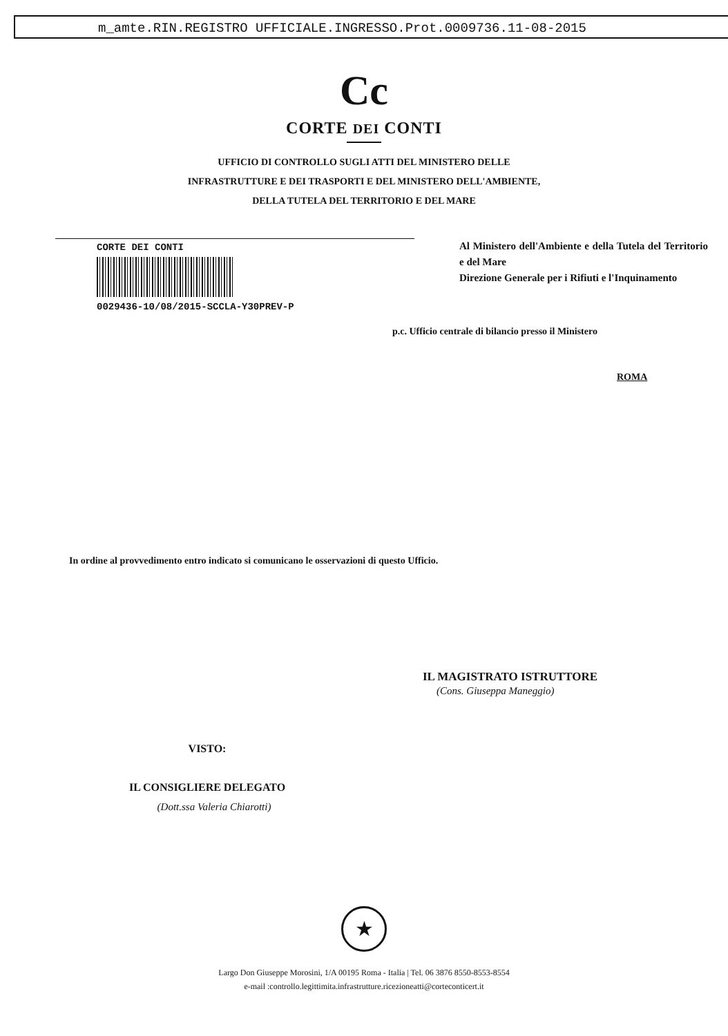m_amte.RIN.REGISTRO UFFICIALE.INGRESSO.Prot.0009736.11-08-2015
Cc
CORTE DEI CONTI
UFFICIO DI CONTROLLO SUGLI ATTI DEL MINISTERO DELLE
INFRASTRUTTURE E DEI TRASPORTI E DEL MINISTERO DELL'AMBIENTE,
DELLA TUTELA DEL TERRITORIO E DEL MARE
CORTE DEI CONTI
0029436-10/08/2015-SCCLA-Y30PREV-P
Al Ministero dell'Ambiente e della Tutela del Territorio e del Mare
Direzione Generale per i Rifiuti e l'Inquinamento
p.c. Ufficio centrale di bilancio presso il Ministero
ROMA
In ordine al provvedimento entro indicato si comunicano le osservazioni di questo Ufficio.
IL MAGISTRATO ISTRUTTORE
(Cons. Giuseppa Maneggio)
VISTO:
IL CONSIGLIERE DELEGATO
(Dott.ssa Valeria Chiarotti)
★
Largo Don Giuseppe Morosini, 1/A 00195 Roma - Italia | Tel. 06 3876 8550-8553-8554
e-mail :controllo.legittimita.infrastrutture.ricezioneatti@corteconticert.it